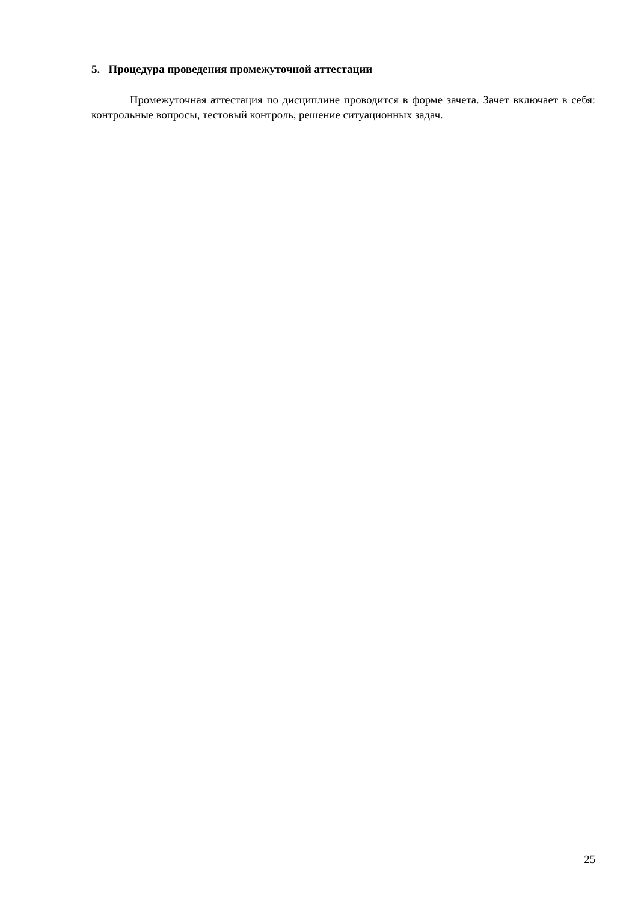5. Процедура проведения промежуточной аттестации
Промежуточная аттестация по дисциплине проводится в форме зачета. Зачет включает в себя: контрольные вопросы, тестовый контроль, решение ситуационных задач.
25